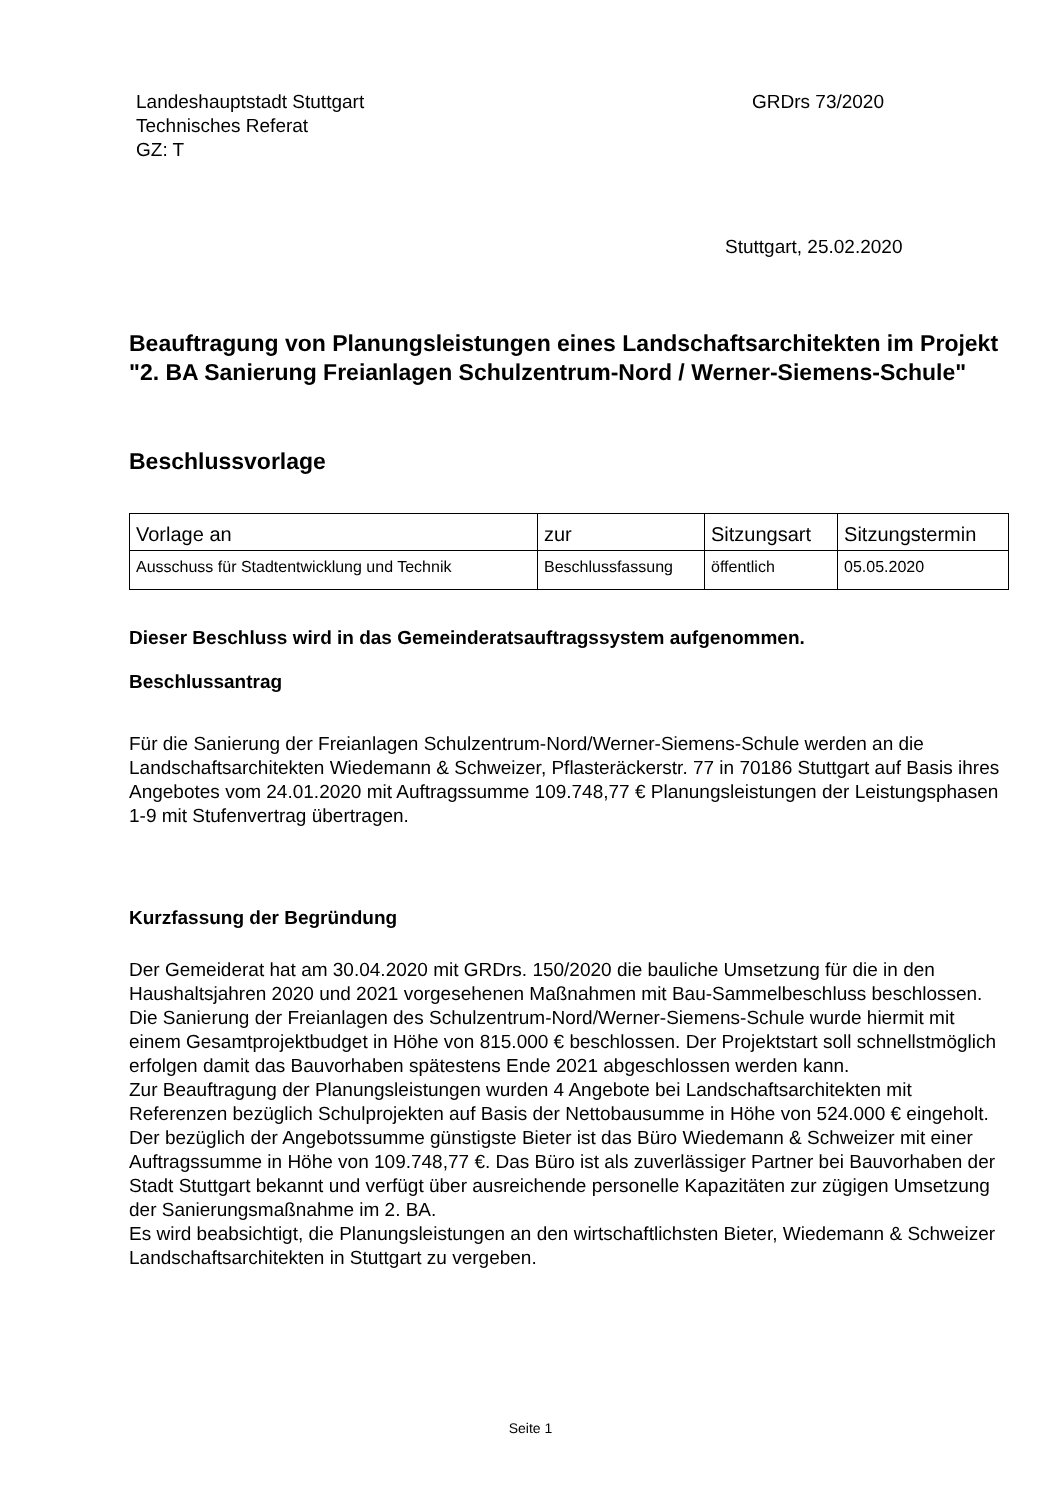Landeshauptstadt Stuttgart
Technisches Referat
GZ: T
GRDrs 73/2020
Stuttgart, 25.02.2020
Beauftragung von Planungsleistungen eines Landschaftsarchitekten im Projekt "2. BA Sanierung Freianlagen Schulzentrum-Nord / Werner-Siemens-Schule"
Beschlussvorlage
| Vorlage an | zur | Sitzungsart | Sitzungstermin |
| Ausschuss für Stadtentwicklung und Technik | Beschlussfassung | öffentlich | 05.05.2020 |
Dieser Beschluss wird in das Gemeinderatsauftragssystem aufgenommen.
Beschlussantrag
Für die Sanierung der Freianlagen Schulzentrum-Nord/Werner-Siemens-Schule werden an die Landschaftsarchitekten Wiedemann & Schweizer, Pflasteräckerstr. 77 in 70186 Stuttgart auf Basis ihres Angebotes vom 24.01.2020 mit Auftragssumme 109.748,77 € Planungsleistungen der Leistungsphasen 1-9 mit Stufenvertrag übertragen.
Kurzfassung der Begründung
Der Gemeiderat hat am 30.04.2020 mit GRDrs. 150/2020 die bauliche Umsetzung für die in den Haushaltsjahren 2020 und 2021 vorgesehenen Maßnahmen mit Bau-Sammelbeschluss beschlossen. Die Sanierung der Freianlagen des Schulzentrum-Nord/Werner-Siemens-Schule wurde hiermit mit einem Gesamtprojektbudget in Höhe von 815.000 € beschlossen. Der Projektstart soll schnellstmöglich erfolgen damit das Bauvorhaben spätestens Ende 2021 abgeschlossen werden kann.
Zur Beauftragung der Planungsleistungen wurden 4 Angebote bei Landschaftsarchitekten mit Referenzen bezüglich Schulprojekten auf Basis der Nettobausumme in Höhe von 524.000 € eingeholt. Der bezüglich der Angebotssumme günstigste Bieter ist das Büro Wiedemann & Schweizer mit einer Auftragssumme in Höhe von 109.748,77 €. Das Büro ist als zuverlässiger Partner bei Bauvorhaben der Stadt Stuttgart bekannt und verfügt über ausreichende personelle Kapazitäten zur zügigen Umsetzung der Sanierungsmaßnahme im 2. BA.
Es wird beabsichtigt, die Planungsleistungen an den wirtschaftlichsten Bieter, Wiedemann & Schweizer Landschaftsarchitekten in Stuttgart zu vergeben.
Seite 1